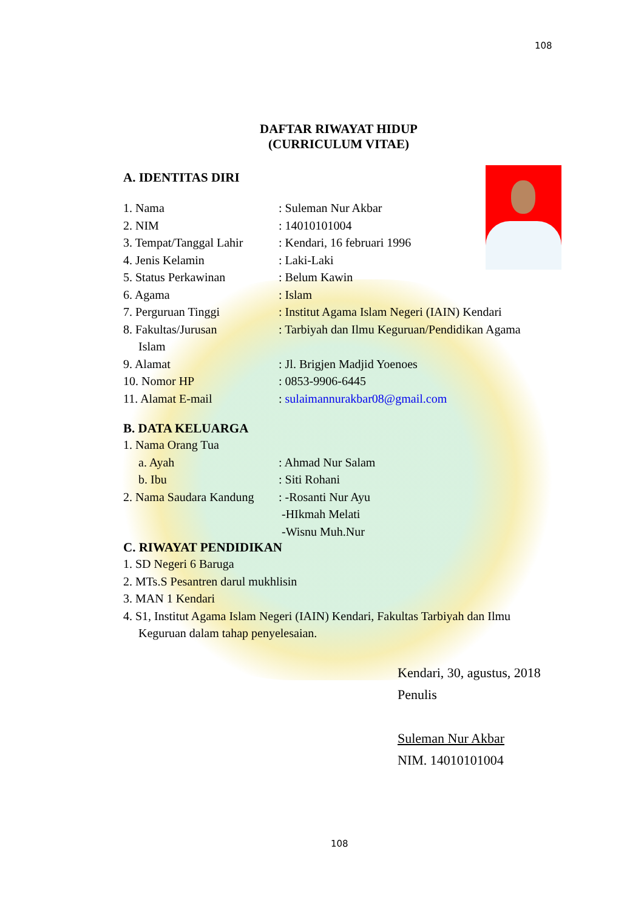108
DAFTAR RIWAYAT HIDUP
(CURRICULUM VITAE)
A. IDENTITAS DIRI
1. Nama : Suleman Nur Akbar
2. NIM : 14010101004
3. Tempat/Tanggal Lahir
: Kendari, 16 februari 1996
4. Jenis Kelamin : Laki-Laki
5. Status Perkawinan : Belum Kawin
6. Agama : Islam
7. Perguruan Tinggi : Institut Agama Islam Negeri (IAIN) Kendari
8. Fakultas/Jurusan : Tarbiyah dan Ilmu Keguruan/Pendidikan Agama
Islam
9. Alamat : Jl. Brigjen Madjid Yoenoes
10. Nomor HP : 0853-9906-6445
11. Alamat E-mail : sulaimannurakbar08@gmail.com
B. DATA KELUARGA
1. Nama Orang Tua
a. Ayah : Ahmad Nur Salam
b. Ibu : Siti Rohani
2. Nama Saudara Kandung
: -Rosanti Nur Ayu
-HIkmah Melati
-Wisnu Muh.Nur
C. RIWAYAT PENDIDIKAN
1. SD Negeri 6 Baruga
2. MTs.S Pesantren darul mukhlisin
3. MAN 1 Kendari
4. S1, Institut Agama Islam Negeri (IAIN) Kendari, Fakultas Tarbiyah dan Ilmu
Keguruan dalam tahap penyelesaian.
Kendari, 30, agustus, 2018
Penulis
Suleman Nur Akbar
NIM. 14010101004
108